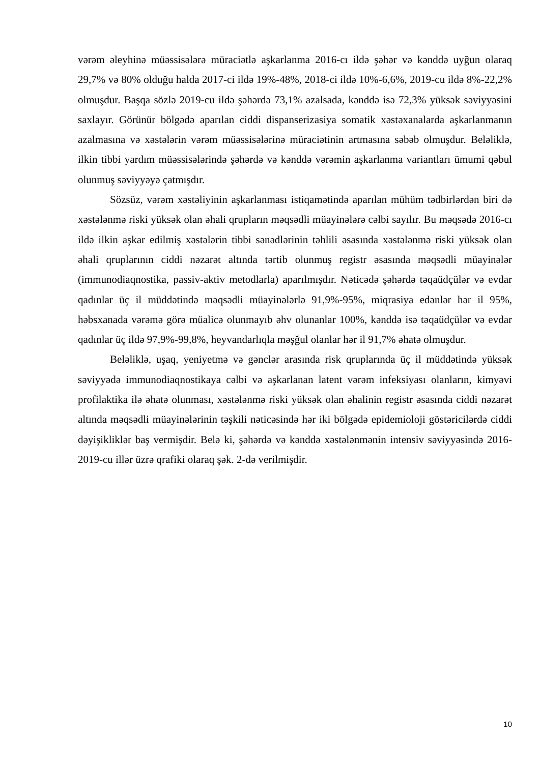vərəm əleyhinə müəssisələrə müraciətlə aşkarlanma 2016-cı ildə şəhər və kənddə uyğun olaraq 29,7% və 80% olduğu halda 2017-ci ildə 19%-48%, 2018-ci ildə 10%-6,6%, 2019-cu ildə 8%-22,2% olmuşdur. Başqa sözlə 2019-cu ildə şəhərdə 73,1% azalsada, kənddə isə 72,3% yüksək səviyyəsini saxlayır. Görünür bölgədə aparılan ciddi dispanserizasiya somatik xəstəxanalarda aşkarlanmanın azalmasına və xəstələrin vərəm müəssisələrinə müraciətinin artmasına səbəb olmuşdur. Beləliklə, ilkin tibbi yardım müəssisələrində şəhərdə və kənddə vərəmin aşkarlanma variantları ümumi qəbul olunmuş səviyyəyə çatmışdır.
Sözsüz, vərəm xəstəliyinin aşkarlanması istiqamətində aparılan mühüm tədbirlərdən biri də xəstələnmə riski yüksək olan əhali qrupların məqsədli müayinələrə cəlbi sayılır. Bu məqsədə 2016-cı ildə ilkin aşkar edilmiş xəstələrin tibbi sənədlərinin təhlili əsasında xəstələnmə riski yüksək olan əhali qruplarının ciddi nəzarət altında tərtib olunmuş registr əsasında məqsədli müayinələr (immunodiaqnostika, passiv-aktiv metodlarla) aparılmışdır. Nəticədə şəhərdə təqaüdçülər və evdar qadınlar üç il müddətində məqsədli müayinələrlə 91,9%-95%, miqrasiya edənlər hər il 95%, həbsxanada vərəmə görə müalicə olunmayıb əhv olunanlar 100%, kənddə isə təqaüdçülər və evdar qadınlar üç ildə 97,9%-99,8%, heyvandarlıqla məşğul olanlar hər il 91,7% əhatə olmuşdur.
Beləliklə, uşaq, yeniyetmə və gənclər arasında risk qruplarında üç il müddətində yüksək səviyyədə immunodiaqnostikaya cəlbi və aşkarlanan latent vərəm infeksiyası olanların, kimyəvi profilaktika ilə əhatə olunması, xəstələnmə riski yüksək olan əhalinin registr əsasında ciddi nəzarət altında məqsədli müayinələrinin təşkili nəticəsində hər iki bölgədə epidemioloji göstəricilərdə ciddi dəyişikliklər baş vermişdir. Belə ki, şəhərdə və kənddə xəstələnmənin intensiv səviyyəsində 2016-2019-cu illər üzrə qrafiki olaraq şək. 2-də verilmişdir.
10